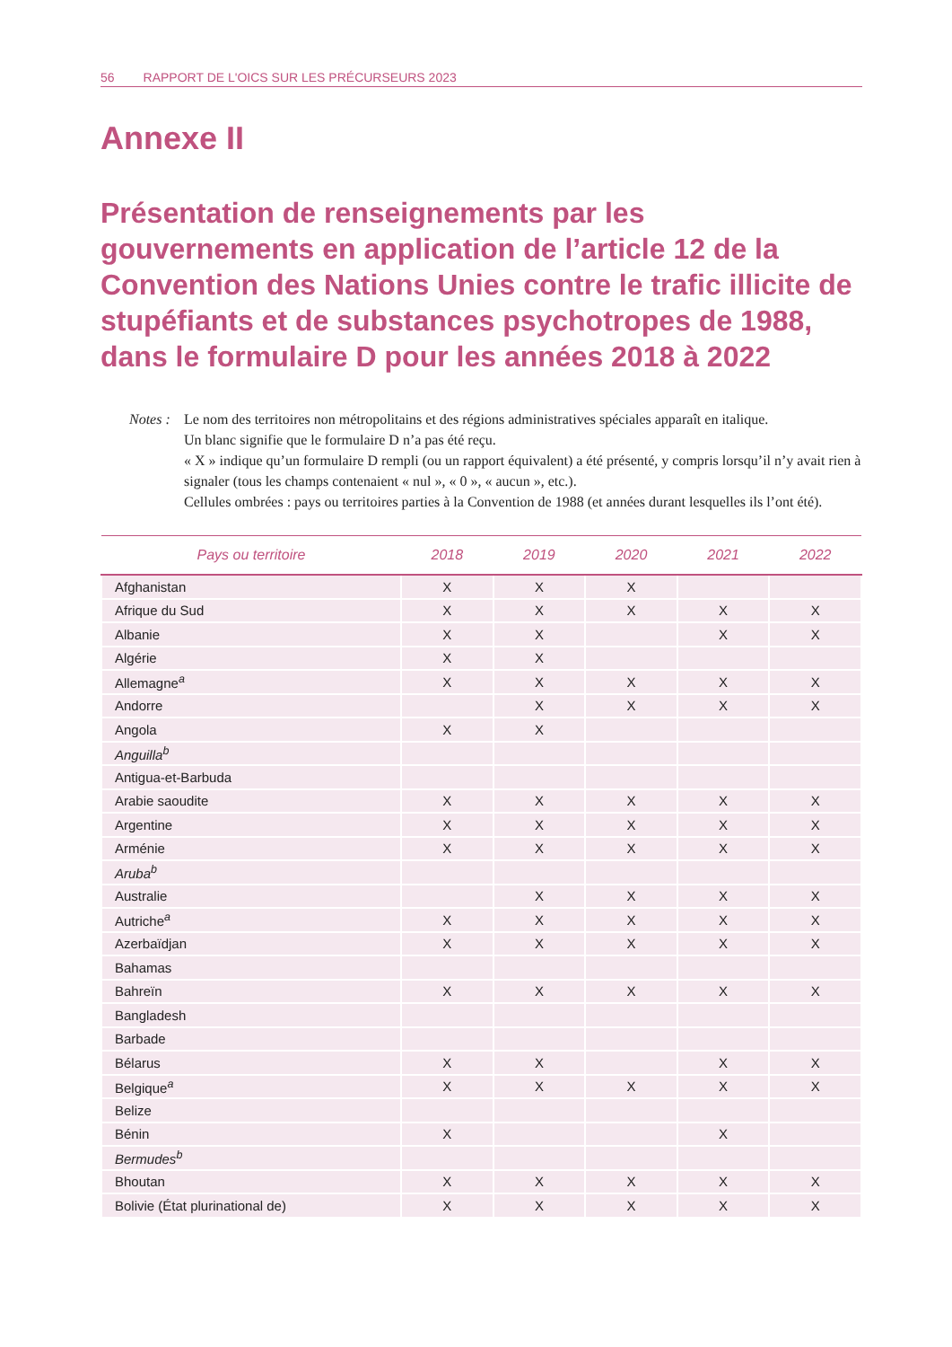56 RAPPORT DE L'OICS SUR LES PRÉCURSEURS 2023
Annexe II
Présentation de renseignements par les gouvernements en application de l’article 12 de la Convention des Nations Unies contre le trafic illicite de stupéfiants et de substances psychotropes de 1988, dans le formulaire D pour les années 2018 à 2022
Notes :
Le nom des territoires non métropolitains et des régions administratives spéciales apparaît en italique.
Un blanc signifie que le formulaire D n’a pas été reçu.
« X » indique qu’un formulaire D rempli (ou un rapport équivalent) a été présenté, y compris lorsqu’il n’y avait rien à signaler (tous les champs contenaient « nul », « 0 », « aucun », etc.).
Cellules ombrées : pays ou territoires parties à la Convention de 1988 (et années durant lesquelles ils l’ont été).
| Pays ou territoire | 2018 | 2019 | 2020 | 2021 | 2022 |
| --- | --- | --- | --- | --- | --- |
| Afghanistan | X | X | X | | |
| Afrique du Sud | X | X | X | X | X |
| Albanie | X | X | | X | X |
| Algérie | X | X | | | |
| Allemagne<sup>a</sup> | X | X | X | X | X |
| Andorre | | X | X | X | X |
| Angola | X | X | | | |
| Anguilla<sup>b</sup> | | | | | |
| Antigua-et-Barbuda | | | | | |
| Arabie saoudite | X | X | X | X | X |
| Argentine | X | X | X | X | X |
| Arménie | X | X | X | X | X |
| Aruba<sup>b</sup> | | | | | |
| Australie | | X | X | X | X |
| Autriche<sup>a</sup> | X | X | X | X | X |
| Azerbaïdjan | X | X | X | X | X |
| Bahamas | | | | | |
| Bahreïn | X | X | X | X | X |
| Bangladesh | | | | | |
| Barbade | | | | | |
| Bélarus | X | X | | X | X |
| Belgique<sup>a</sup> | X | X | X | X | X |
| Belize | | | | | |
| Bénin | X | | | X | |
| Bermudes<sup>b</sup> | | | | | |
| Bhoutan | X | X | X | X | X |
| Bolivie (État plurinational de) | X | X | X | X | X |